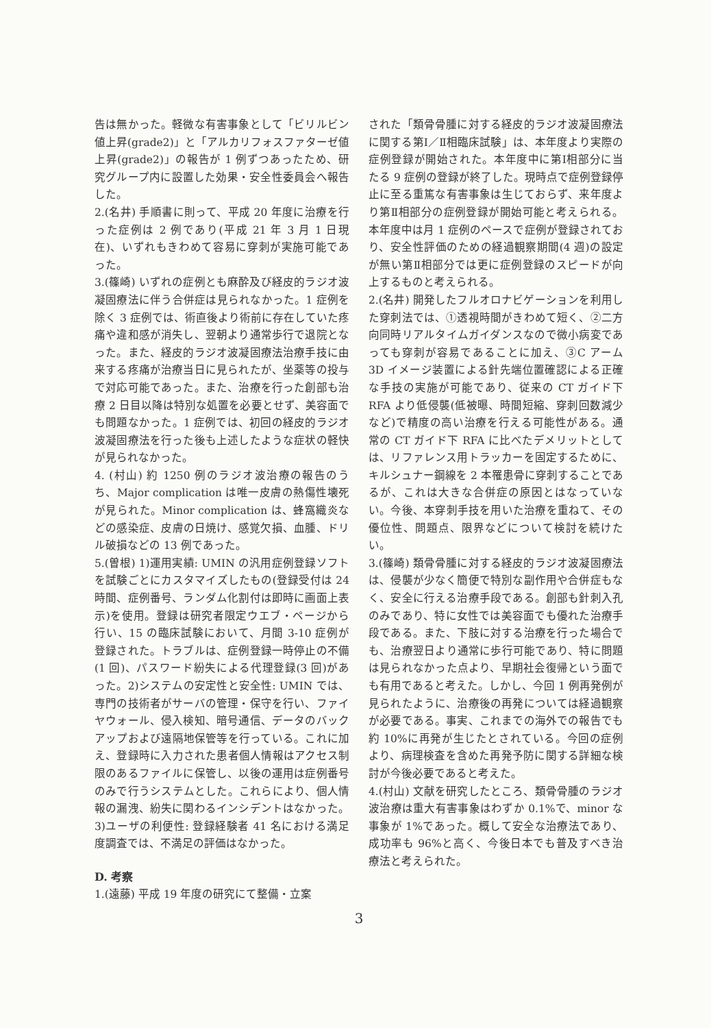告は無かった。軽微な有害事象として「ビリルビン値上昇(grade2)」と「アルカリフォスファターゼ値上昇(grade2)」の報告が 1 例ずつあったため、研究グループ内に設置した効果・安全性委員会へ報告した。
2.(名井) 手順書に則って、平成 20 年度に治療を行った症例は 2 例であり(平成 21 年 3 月 1 日現在)、いずれもきわめて容易に穿刺が実施可能であった。
3.(篠崎) いずれの症例とも麻酔及び経皮的ラジオ波凝固療法に伴う合併症は見られなかった。1 症例を除く 3 症例では、術直後より術前に存在していた疼痛や違和感が消失し、翌朝より通常歩行で退院となった。また、経皮的ラジオ波凝固療法治療手技に由来する疼痛が治療当日に見られたが、坐薬等の投与で対応可能であった。また、治療を行った創部も治療 2 日目以降は特別な処置を必要とせず、美容面でも問題なかった。1 症例では、初回の経皮的ラジオ波凝固療法を行った後も上述したような症状の軽快が見られなかった。
4. (村山) 約 1250 例のラジオ波治療の報告のうち、Major complication は唯一皮膚の熱傷性壊死が見られた。Minor complication は、蜂窩織炎などの感染症、皮膚の日焼け、感覚欠損、血腫、ドリル破損などの 13 例であった。
5.(曽根) 1)運用実績: UMIN の汎用症例登録ソフトを試験ごとにカスタマイズしたもの(登録受付は 24 時間、症例番号、ランダム化割付は即時に画面上表示)を使用。登録は研究者限定ウエブ・ページから行い、15 の臨床試験において、月間 3-10 症例が登録された。トラブルは、症例登録一時停止の不備(1 回)、パスワード紛失による代理登録(3 回)があった。2)システムの安定性と安全性: UMIN では、専門の技術者がサーバの管理・保守を行い、ファイヤウォール、侵入検知、暗号通信、データのバックアップおよび遠隔地保管等を行っている。これに加え、登録時に入力された患者個人情報はアクセス制限のあるファイルに保管し、以後の運用は症例番号のみで行うシステムとした。これらにより、個人情報の漏洩、紛失に関わるインシデントはなかった。3)ユーザの利便性: 登録経験者 41 名における満足度調査では、不満足の評価はなかった。
D. 考察
1.(遠藤) 平成 19 年度の研究にて整備・立案
された「類骨骨腫に対する経皮的ラジオ波凝固療法に関する第Ⅰ／Ⅱ相臨床試験」は、本年度より実際の症例登録が開始された。本年度中に第Ⅰ相部分に当たる 9 症例の登録が終了した。現時点で症例登録停止に至る重篤な有害事象は生じておらず、来年度より第Ⅱ相部分の症例登録が開始可能と考えられる。本年度中は月 1 症例のペースで症例が登録されており、安全性評価のための経過観察期間(4 週)の設定が無い第Ⅱ相部分では更に症例登録のスピードが向上するものと考えられる。
2.(名井) 開発したフルオロナビゲーションを利用した穿刺法では、①透視時間がきわめて短く、②二方向同時リアルタイムガイダンスなので微小病変であっても穿刺が容易であることに加え、③C アーム 3D イメージ装置による針先端位置確認による正確な手技の実施が可能であり、従来の CT ガイド下 RFA より低侵襲(低被曝、時間短縮、穿刺回数減少など)で精度の高い治療を行える可能性がある。通常の CT ガイド下 RFA に比べたデメリットとしては、リファレンス用トラッカーを固定するために、キルシュナー鋼線を 2 本罹患骨に穿刺することであるが、これは大きな合併症の原因とはなっていない。今後、本穿刺手技を用いた治療を重ねて、その優位性、問題点、限界などについて検討を続けたい。
3.(篠崎) 類骨骨腫に対する経皮的ラジオ波凝固療法は、侵襲が少なく簡便で特別な副作用や合併症もなく、安全に行える治療手段である。創部も針刺入孔のみであり、特に女性では美容面でも優れた治療手段である。また、下肢に対する治療を行った場合でも、治療翌日より通常に歩行可能であり、特に問題は見られなかった点より、早期社会復帰という面でも有用であると考えた。しかし、今回 1 例再発例が見られたように、治療後の再発については経過観察が必要である。事実、これまでの海外での報告でも約 10%に再発が生じたとされている。今回の症例より、病理検査を含めた再発予防に関する詳細な検討が今後必要であると考えた。
4.(村山) 文献を研究したところ、類骨骨腫のラジオ波治療は重大有害事象はわずか 0.1%で、minor な事象が 1%であった。概して安全な治療法であり、成功率も 96%と高く、今後日本でも普及すべき治療法と考えられた。
3